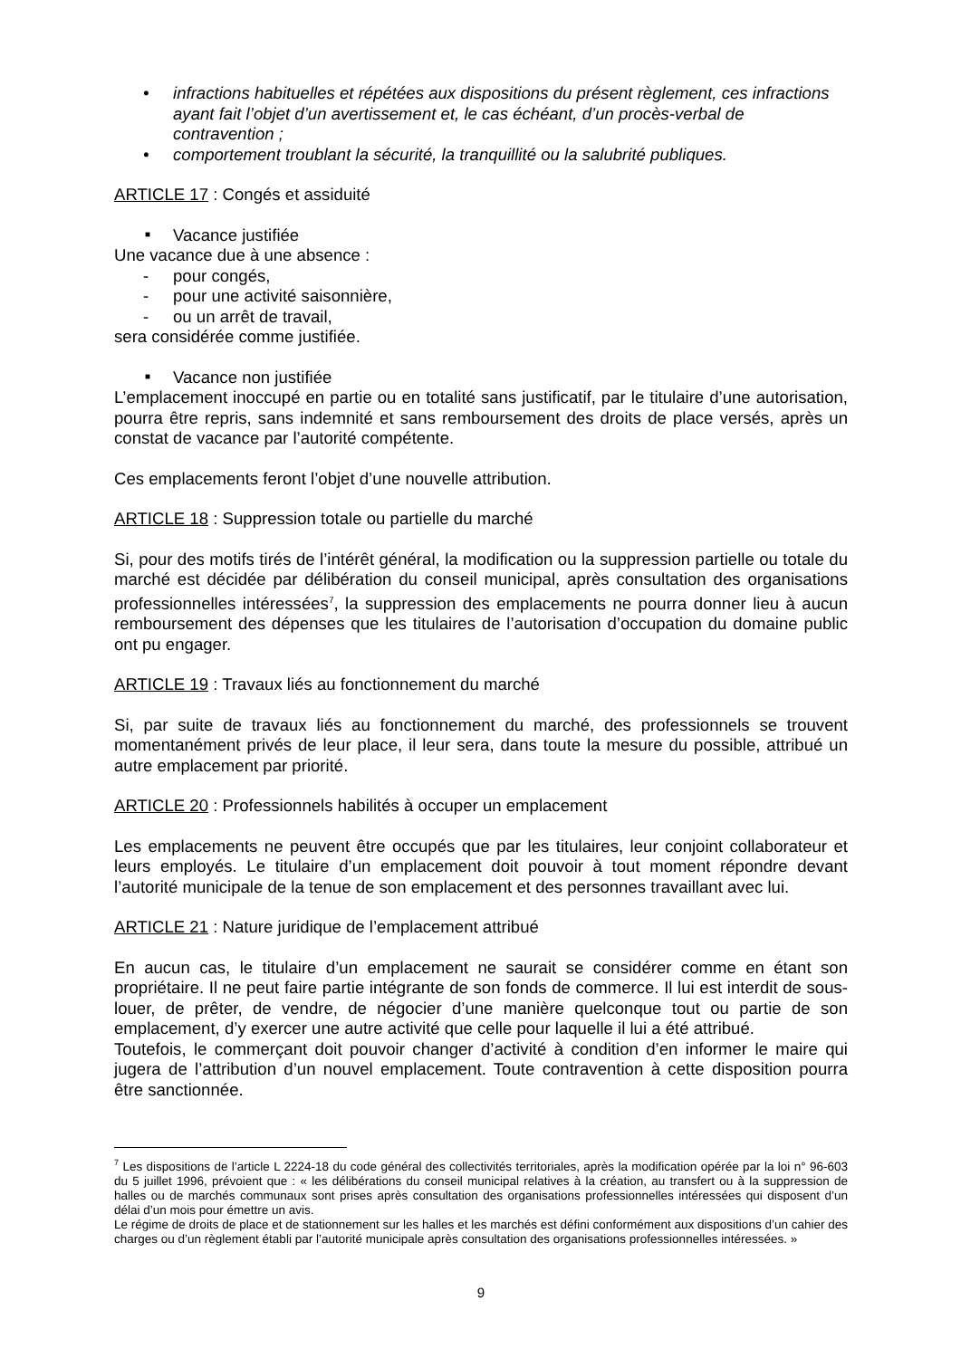infractions habituelles et répétées aux dispositions du présent règlement, ces infractions ayant fait l’objet d’un avertissement et, le cas échéant, d’un procès-verbal de contravention ;
comportement troublant la sécurité, la tranquillité ou la salubrité publiques.
ARTICLE 17 : Congés et assiduité
■ Vacance justifiée
Une vacance due à une absence :
- pour congés,
- pour une activité saisonnière,
- ou un arrêt de travail,
sera considérée comme justifiée.
■ Vacance non justifiée
L’emplacement inoccupé en partie ou en totalité sans justificatif, par le titulaire d’une autorisation, pourra être repris, sans indemnité et sans remboursement des droits de place versés, après un constat de vacance par l’autorité compétente.
Ces emplacements feront l’objet d’une nouvelle attribution.
ARTICLE 18 : Suppression totale ou partielle du marché
Si, pour des motifs tirés de l’intérêt général, la modification ou la suppression partielle ou totale du marché est décidée par délibération du conseil municipal, après consultation des organisations professionnelles intéressées<sup>7</sup>, la suppression des emplacements ne pourra donner lieu à aucun remboursement des dépenses que les titulaires de l’autorisation d’occupation du domaine public ont pu engager.
ARTICLE 19 : Travaux liés au fonctionnement du marché
Si, par suite de travaux liés au fonctionnement du marché, des professionnels se trouvent momentanément privés de leur place, il leur sera, dans toute la mesure du possible, attribué un autre emplacement par priorité.
ARTICLE 20 : Professionnels habilités à occuper un emplacement
Les emplacements ne peuvent être occupés que par les titulaires, leur conjoint collaborateur et leurs employés. Le titulaire d’un emplacement doit pouvoir à tout moment répondre devant l’autorité municipale de la tenue de son emplacement et des personnes travaillant avec lui.
ARTICLE 21 : Nature juridique de l’emplacement attribué
En aucun cas, le titulaire d’un emplacement ne saurait se considérer comme en étant son propriétaire. Il ne peut faire partie intégrante de son fonds de commerce. Il lui est interdit de sous-louer, de prêter, de vendre, de négocier d’une manière quelconque tout ou partie de son emplacement, d’y exercer une autre activité que celle pour laquelle il lui a été attribué.
Toutefois, le commerçant doit pouvoir changer d’activité à condition d’en informer le maire qui jugera de l’attribution d’un nouvel emplacement. Toute contravention à cette disposition pourra être sanctionnée.
<sup>7</sup> Les dispositions de l’article L 2224-18 du code général des collectivités territoriales, après la modification opérée par la loi n° 96-603 du 5 juillet 1996, prévoient que : « les délibérations du conseil municipal relatives à la création, au transfert ou à la suppression de halles ou de marchés communaux sont prises après consultation des organisations professionnelles intéressées qui disposent d’un délai d’un mois pour émettre un avis.
Le régime de droits de place et de stationnement sur les halles et les marchés est défini conformément aux dispositions d’un cahier des charges ou d’un règlement établi par l’autorité municipale après consultation des organisations professionnelles intéressées. »
9